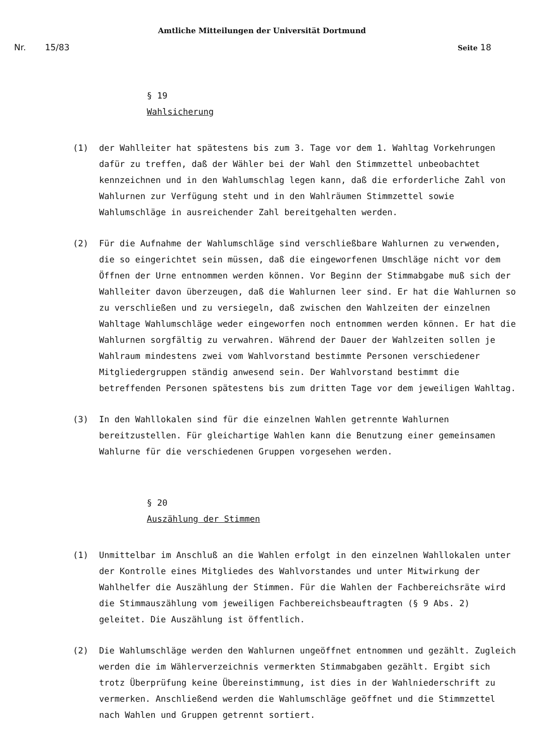Amtliche Mitteilungen der Universität Dortmund
Nr. 15/83 Seite 18
§ 19
Wahlsicherung
(1) der Wahlleiter hat spätestens bis zum 3. Tage vor dem 1. Wahltag Vorkehrungen dafür zu treffen, daß der Wähler bei der Wahl den Stimmzettel unbeobachtet kennzeichnen und in den Wahlumschlag legen kann, daß die erforderliche Zahl von Wahlurnen zur Verfügung steht und in den Wahlräumen Stimmzettel sowie Wahlumschläge in ausreichender Zahl bereitgehalten werden.
(2) Für die Aufnahme der Wahlumschläge sind verschließbare Wahlurnen zu verwenden, die so eingerichtet sein müssen, daß die eingeworfenen Umschläge nicht vor dem Öffnen der Urne entnommen werden können. Vor Beginn der Stimmabgabe muß sich der Wahlleiter davon überzeugen, daß die Wahlurnen leer sind. Er hat die Wahlurnen so zu verschließen und zu versiegeln, daß zwischen den Wahlzeiten der einzelnen Wahltage Wahlumschläge weder eingeworfen noch entnommen werden können. Er hat die Wahlurnen sorgfältig zu verwahren. Während der Dauer der Wahlzeiten sollen je Wahlraum mindestens zwei vom Wahlvorstand bestimmte Personen verschiedener Mitgliedergruppen ständig anwesend sein. Der Wahlvorstand bestimmt die betreffenden Personen spätestens bis zum dritten Tage vor dem jeweiligen Wahltag.
(3) In den Wahllokalen sind für die einzelnen Wahlen getrennte Wahlurnen bereitzustellen. Für gleichartige Wahlen kann die Benutzung einer gemeinsamen Wahlurne für die verschiedenen Gruppen vorgesehen werden.
§ 20
Auszählung der Stimmen
(1) Unmittelbar im Anschluß an die Wahlen erfolgt in den einzelnen Wahllokalen unter der Kontrolle eines Mitgliedes des Wahlvorstandes und unter Mitwirkung der Wahlhelfer die Auszählung der Stimmen. Für die Wahlen der Fachbereichsräte wird die Stimmauszählung vom jeweiligen Fachbereichsbeauftragten (§ 9 Abs. 2) geleitet. Die Auszählung ist öffentlich.
(2) Die Wahlumschläge werden den Wahlurnen ungeöffnet entnommen und gezählt. Zugleich werden die im Wählerverzeichnis vermerkten Stimmabgaben gezählt. Ergibt sich trotz Überprüfung keine Übereinstimmung, ist dies in der Wahlniederschrift zu vermerken. Anschließend werden die Wahlumschläge geöffnet und die Stimmzettel nach Wahlen und Gruppen getrennt sortiert.